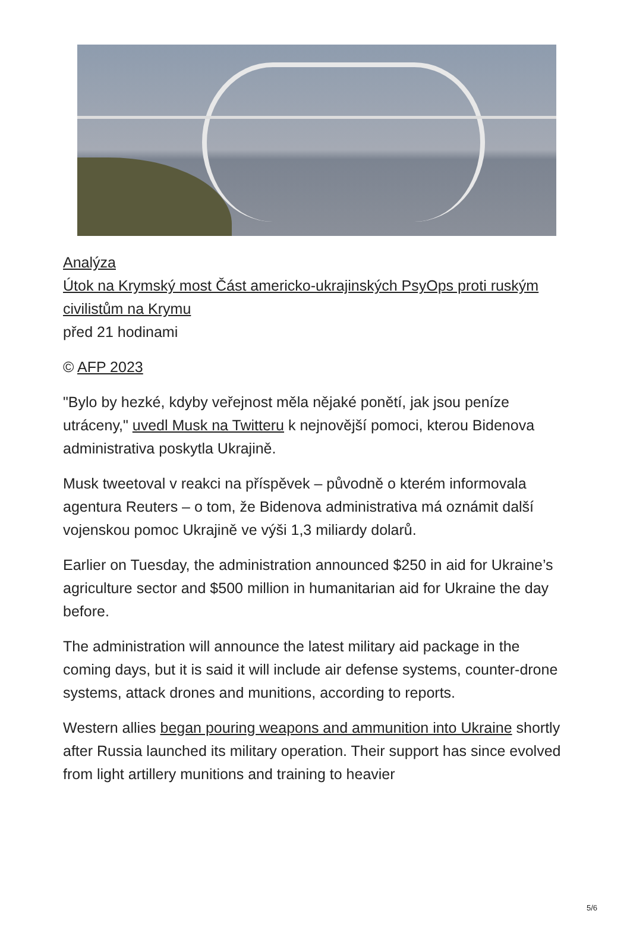Analýza
Útok na Krymský most Část americko-ukrajinských PsyOps proti ruským civilistům na Krymu
před 21 hodinami
© AFP 2023
"Bylo by hezké, kdyby veřejnost měla nějaké ponětí, jak jsou peníze utráceny," uvedl Musk na Twitteru k nejnovější pomoci, kterou Bidenova administrativa poskytla Ukrajině.
Musk tweetoval v reakci na příspěvek – původně o kterém informovala agentura Reuters – o tom, že Bidenova administrativa má oznámit další vojenskou pomoc Ukrajině ve výši 1,3 miliardy dolarů.
Earlier on Tuesday, the administration announced $250 in aid for Ukraine’s agriculture sector and $500 million in humanitarian aid for Ukraine the day before.
The administration will announce the latest military aid package in the coming days, but it is said it will include air defense systems, counter-drone systems, attack drones and munitions, according to reports.
Western allies began pouring weapons and ammunition into Ukraine shortly after Russia launched its military operation. Their support has since evolved from light artillery munitions and training to heavier
5/6